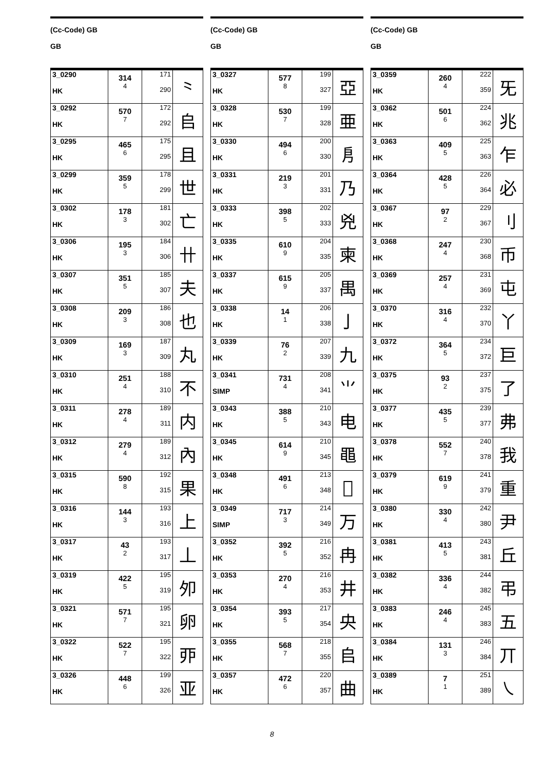(Cc-Code) GB
GB
| 3_0290 HK | 314 4 | 171 290 | ⺀ |
| 3_0292 HK | 570 7 | 172 292 | 𠂤 |
| 3_0295 HK | 465 6 | 175 295 | 且 |
| 3_0299 HK | 359 5 | 178 299 | 世 |
| 3_0302 HK | 178 3 | 181 302 | 亡 |
| 3_0306 HK | 195 3 | 184 306 | 卄 |
| 3_0307 HK | 351 5 | 185 307 | 夫 |
| 3_0308 HK | 209 3 | 186 308 | 也 |
| 3_0309 HK | 169 3 | 187 309 | 丸 |
| 3_0310 HK | 251 4 | 188 310 | 不 |
| 3_0311 HK | 278 4 | 189 311 | 内 |
| 3_0312 HK | 279 4 | 189 312 | 內 |
| 3_0315 HK | 590 8 | 192 315 | 果 |
| 3_0316 HK | 144 3 | 193 316 | 上 |
| 3_0317 HK | 43 2 | 193 317 | 丄 |
| 3_0319 HK | 422 5 | 195 319 | 夘 |
| 3_0321 HK | 571 7 | 195 321 | 卵 |
| 3_0322 HK | 522 7 | 195 322 | 丣 |
| 3_0326 HK | 448 6 | 199 326 | 亚 |
(Cc-Code) GB
GB
| 3_0327 HK | 577 8 | 199 327 | 亞 |
| 3_0328 HK | 530 7 | 199 328 | 亜 |
| 3_0330 HK | 494 6 | 200 330 | 㐆 |
| 3_0331 HK | 219 3 | 201 331 | 乃 |
| 3_0333 HK | 398 5 | 202 333 | 兇 |
| 3_0335 HK | 610 9 | 204 335 | 柬 |
| 3_0337 HK | 615 9 | 205 337 | 禺 |
| 3_0338 HK | 14 1 | 206 338 | 亅 |
| 3_0339 HK | 76 2 | 207 339 | 九 |
| 3_0341 SIMP | 731 4 | 208 341 | ⺌ |
| 3_0343 HK | 388 5 | 210 343 | 电 |
| 3_0345 HK | 614 9 | 210 345 | 黽 |
| 3_0348 HK | 491 6 | 213 348 | 𢆉 |
| 3_0349 SIMP | 717 3 | 214 349 | 万 |
| 3_0352 HK | 392 5 | 216 352 | 冉 |
| 3_0353 HK | 270 4 | 216 353 | 井 |
| 3_0354 HK | 393 5 | 217 354 | 央 |
| 3_0355 HK | 568 7 | 218 355 | 𠂤 |
| 3_0357 HK | 472 6 | 220 357 | 曲 |
(Cc-Code) GB
GB
| 3_0359 HK | 260 4 | 222 359 | 旡 |
| 3_0362 HK | 501 6 | 224 362 | 兆 |
| 3_0363 HK | 409 5 | 225 363 | 乍 |
| 3_0364 HK | 428 5 | 226 364 | 必 |
| 3_0367 HK | 97 2 | 229 367 | 刂 |
| 3_0368 HK | 247 4 | 230 368 | 币 |
| 3_0369 HK | 257 4 | 231 369 | 屯 |
| 3_0370 HK | 316 4 | 232 370 | 丫 |
| 3_0372 HK | 364 5 | 234 372 | 巨 |
| 3_0375 HK | 93 2 | 237 375 | 了 |
| 3_0377 HK | 435 5 | 239 377 | 弗 |
| 3_0378 HK | 552 7 | 240 378 | 我 |
| 3_0379 HK | 619 9 | 241 379 | 重 |
| 3_0380 HK | 330 4 | 242 380 | 尹 |
| 3_0381 HK | 413 5 | 243 381 | 丘 |
| 3_0382 HK | 336 4 | 244 382 | 弔 |
| 3_0383 HK | 246 4 | 245 383 | 五 |
| 3_0384 HK | 131 3 | 246 384 | 丌 |
| 3_0389 HK | 7 1 | 251 389 | ㇏ |
8